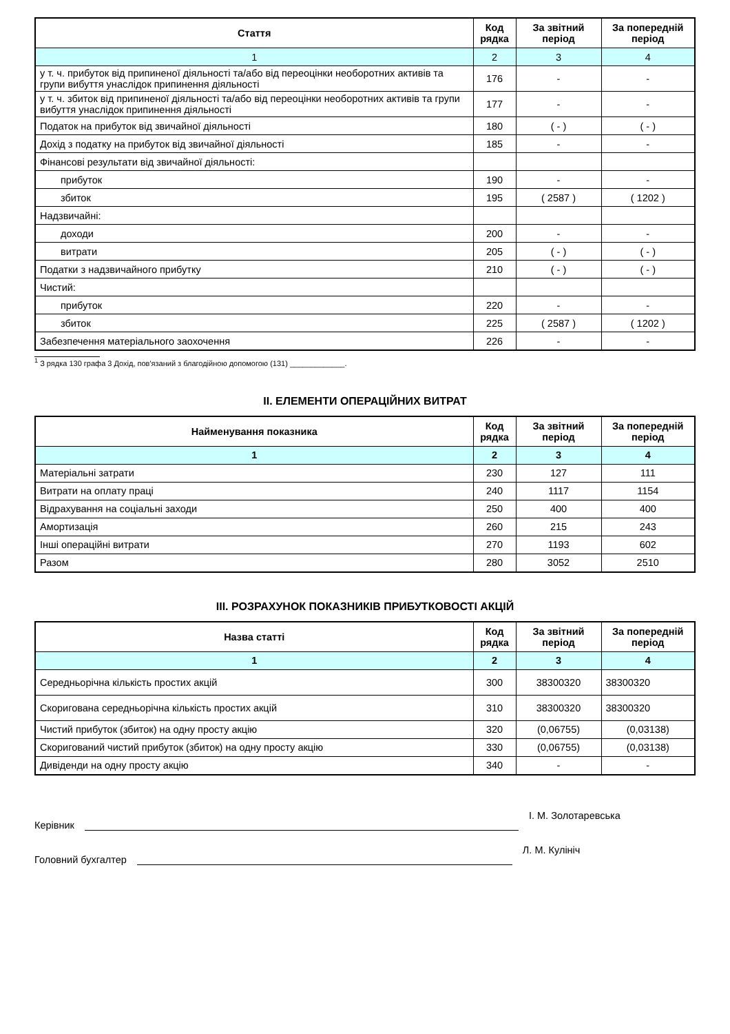| Стаття | Код рядка | За звітний період | За попередній період |
| --- | --- | --- | --- |
| 1 | 2 | 3 | 4 |
| у т. ч. прибуток від припиненої діяльності та/або від переоцінки необоротних активів та групи вибуття унаслідок припинення діяльності | 176 | - | - |
| у т. ч. збиток від припиненої діяльності та/або від переоцінки необоротних активів та групи вибуття унаслідок припинення діяльності | 177 | - | - |
| Податок на прибуток від звичайної діяльності | 180 | ( - ) | ( - ) |
| Дохід з податку на прибуток від звичайної діяльності | 185 | - | - |
| Фінансові результати від звичайної діяльності: | | | |
| прибуток | 190 | - | - |
| збиток | 195 | ( 2587 ) | ( 1202 ) |
| Надзвичайні: | | | |
| доходи | 200 | - | - |
| витрати | 205 | ( - ) | ( - ) |
| Податки з надзвичайного прибутку | 210 | ( - ) | ( - ) |
| Чистий: | | | |
| прибуток | 220 | - | - |
| збиток | 225 | ( 2587 ) | ( 1202 ) |
| Забезпечення матеріального заохочення | 226 | - | - |
<sup>1</sup> З рядка 130 графа 3 Дохід, пов'язаний з благодійною допомогою (131) _____________.
ІІ. ЕЛЕМЕНТИ ОПЕРАЦІЙНИХ ВИТРАТ
| Найменування показника | Код рядка | За звітний період | За попередній період |
| --- | --- | --- | --- |
| 1 | 2 | 3 | 4 |
| Матеріальні затрати | 230 | 127 | 111 |
| Витрати на оплату праці | 240 | 1117 | 1154 |
| Відрахування на соціальні заходи | 250 | 400 | 400 |
| Амортизація | 260 | 215 | 243 |
| Інші операційні витрати | 270 | 1193 | 602 |
| Разом | 280 | 3052 | 2510 |
ІІІ. РОЗРАХУНОК ПОКАЗНИКІВ ПРИБУТКОВОСТІ АКЦІЙ
| Назва статті | Код рядка | За звітний період | За попередній період |
| --- | --- | --- | --- |
| 1 | 2 | 3 | 4 |
| Середньорічна кількість простих акцій | 300 | 38300320 | 38300320 |
| Скоригована середньорічна кількість простих акцій | 310 | 38300320 | 38300320 |
| Чистий прибуток (збиток) на одну просту акцію | 320 | (0,06755) | (0,03138) |
| Скоригований чистий прибуток (збиток) на одну просту акцію | 330 | (0,06755) | (0,03138) |
| Дивіденди на одну просту акцію | 340 | - | - |
Керівник
І. М. Золотаревська
Головний бухгалтер
Л. М. Кулініч